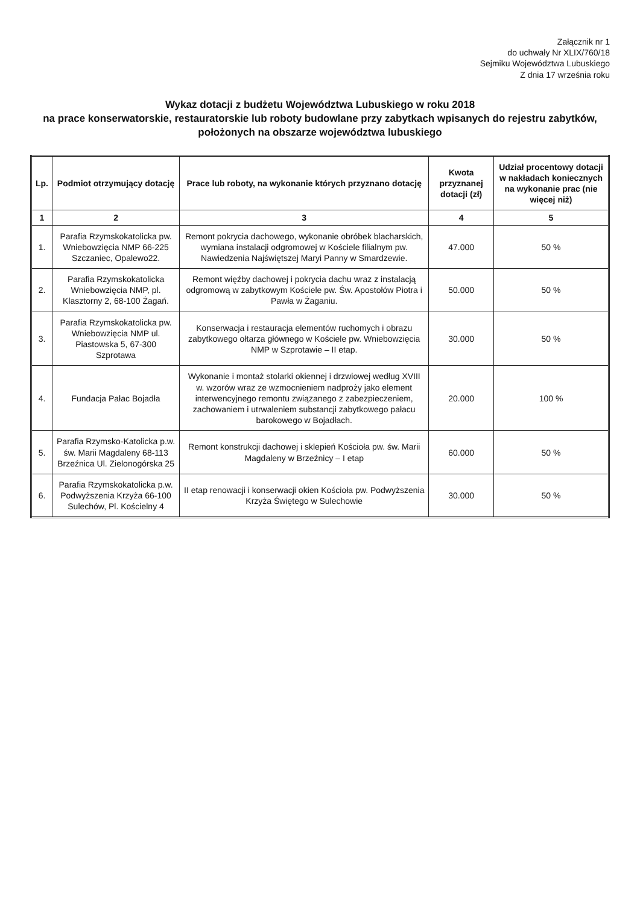Załącznik nr 1
do uchwały Nr XLIX/760/18
Sejmiku Województwa Lubuskiego
Z dnia 17 września roku
Wykaz dotacji z budżetu Województwa Lubuskiego w roku 2018
na prace konserwatorskie, restauratorskie lub roboty budowlane przy zabytkach wpisanych do rejestru zabytków,
położonych na obszarze województwa lubuskiego
| Lp. | Podmiot otrzymujący dotację | Prace lub roboty, na wykonanie których przyznano dotację | Kwota przyznanej dotacji (zł) | Udział procentowy dotacji w nakładach koniecznych na wykonanie prac (nie więcej niż) |
| --- | --- | --- | --- | --- |
| 1 | 2 | 3 | 4 | 5 |
| 1. | Parafia Rzymskokatolicka pw. Wniebowzięcia NMP 66-225 Szczaniec, Opalewo22. | Remont pokrycia dachowego, wykonanie obróbek blacharskich, wymiana instalacji odgromowej w Kościele filialnym pw. Nawiedzenia Najświętszej Maryi Panny w Smardzewie. | 47.000 | 50 % |
| 2. | Parafia Rzymskokatolicka Wniebowzięcia NMP, pl. Klasztorny 2, 68-100 Żagań. | Remont więźby dachowej i pokrycia dachu wraz z instalacją odgromową w zabytkowym Kościele pw. Św. Apostołów Piotra i Pawła w Żaganiu. | 50.000 | 50 % |
| 3. | Parafia Rzymskokatolicka pw. Wniebowzięcia NMP ul. Piastowska 5, 67-300 Szprotawa | Konserwacja i restauracja elementów ruchomych i obrazu zabytkowego ołtarza głównego w Kościele pw. Wniebowzięcia NMP w Szprotawie – II etap. | 30.000 | 50 % |
| 4. | Fundacja Pałac Bojadła | Wykonanie i montaż stolarki okiennej i drzwiowej według XVIII w. wzorów wraz ze wzmocnieniem nadproży jako element interwencyjnego remontu związanego z zabezpieczeniem, zachowaniem i utrwaleniem substancji zabytkowego pałacu barokowego w Bojadłach. | 20.000 | 100 % |
| 5. | Parafia Rzymsko-Katolicka p.w. św. Marii Magdaleny 68-113 Brzeźnica Ul. Zielonogórska 25 | Remont konstrukcji dachowej i sklepień Kościoła pw. św. Marii Magdaleny w Brzeźnicy – I etap | 60.000 | 50 % |
| 6. | Parafia Rzymskokatolicka p.w. Podwyższenia Krzyża 66-100 Sulechów, Pl. Kościelny 4 | II etap renowacji i konserwacji okien Kościoła pw. Podwyższenia Krzyża Świętego w Sulechowie | 30.000 | 50 % |